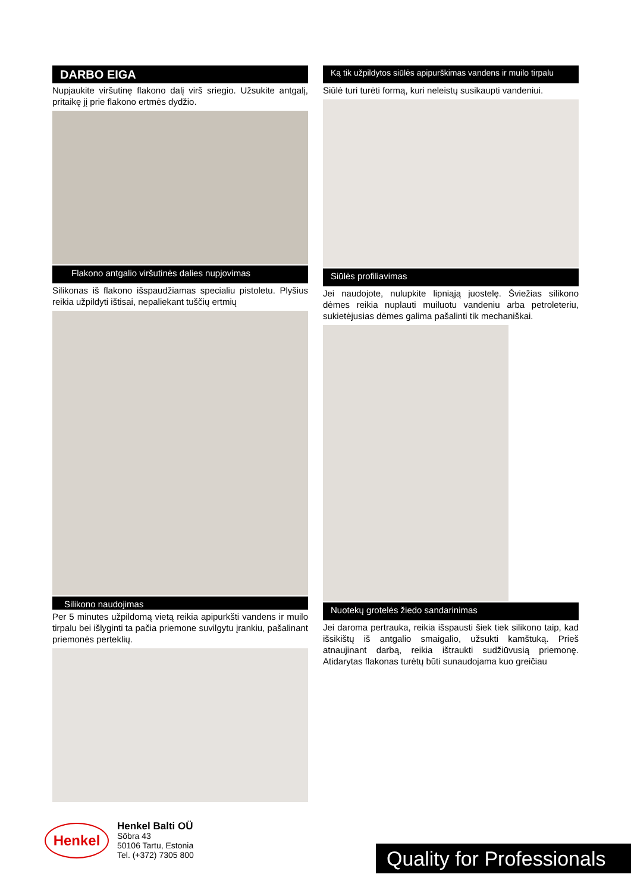DARBO EIGA
Nupjaukite viršutinę flakono dalį virš sriegio. Užsukite antgalį, pritaikę jį prie flakono ertmės dydžio.
Flakono antgalio viršutinės dalies nupjovimas
Silikonas iš flakono išspaudžiamas specialiu pistoletu. Plyšius reikia užpildyti ištisai, nepaliekant tuščių ertmių
Silikono naudojimas
Per 5 minutes užpildomą vietą reikia apipurkšti vandens ir muilo tirpalu bei išlyginti ta pačia priemone suvilgytu įrankiu, pašalinant priemonės perteklių.
Ką tik užpildytos siūlės apipurškimas vandens ir muilo tirpalu
Siūlė turi turėti formą, kuri neleistų susikaupti vandeniui.
Siūlės profiliavimas
Jei naudojote, nulupkite lipniąją juostelę. Šviežias silikono dėmes reikia nuplauti muiluotu vandeniu arba petroleteriu, sukietėjusias dėmes galima pašalinti tik mechaniškai.
Nuotekų grotelės žiedo sandarinimas
Jei daroma pertrauka, reikia išspausti šiek tiek silikono taip, kad išsikištų iš antgalio smaigalio, užsukti kamštuką. Prieš atnaujinant darbą, reikia ištraukti sudžiūvusią priemonę. Atidarytas flakonas turėtų būti sunaudojama kuo greičiau
Henkel
Henkel Balti OÜ
Sõbra 43
50106 Tartu, Estonia
Tel. (+372) 7305 800
Quality for Professionals